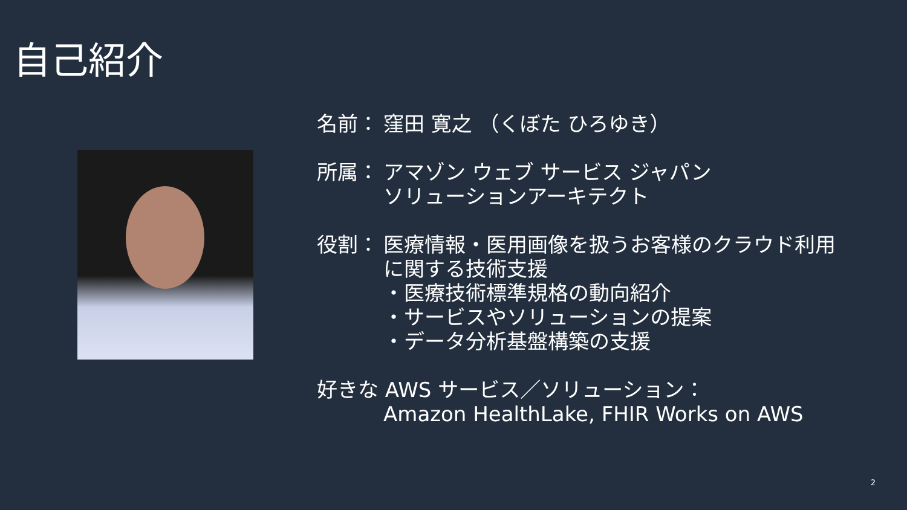自己紹介
名前： 窪田 寛之 （くぼた ひろゆき）
所属： アマゾン ウェブ サービス ジャパン
ソリューションアーキテクト
役割： 医療情報・医用画像を扱うお客様のクラウド利用
に関する技術支援
・医療技術標準規格の動向紹介
・サービスやソリューションの提案
・データ分析基盤構築の支援
好きな AWS サービス／ソリューション：
Amazon HealthLake, FHIR Works on AWS
2